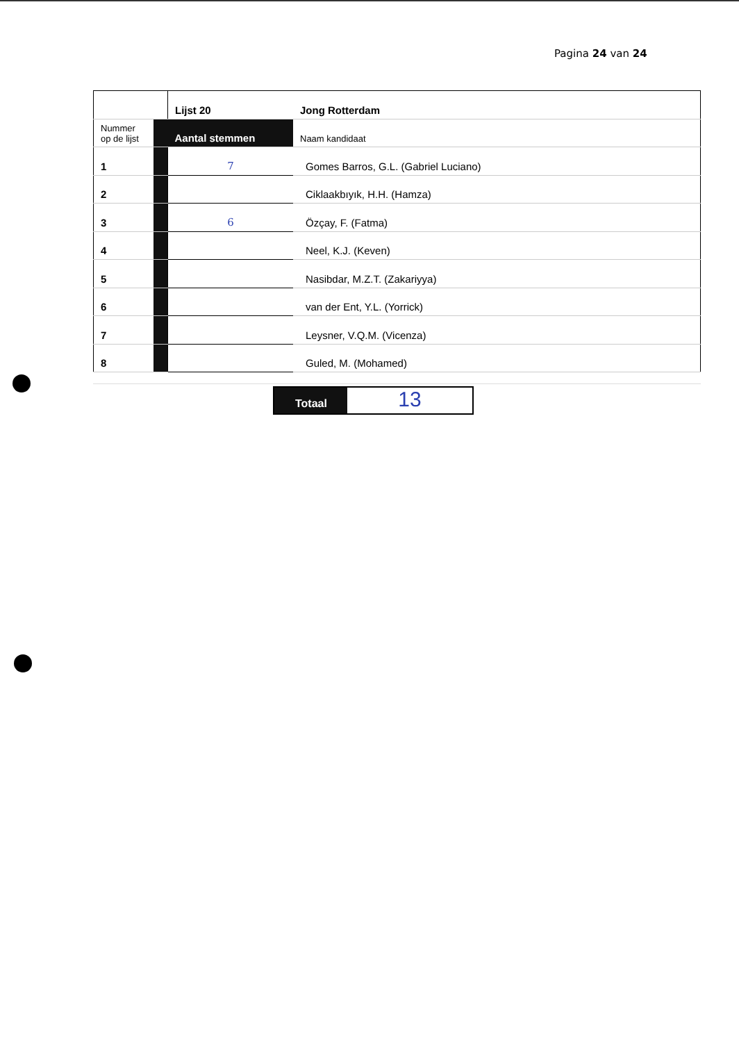Pagina 24 van 24
| | | Lijst 20 | Jong Rotterdam |
| Nummer op de lijst | | Aantal stemmen | Naam kandidaat |
| 1 | | 7 | Gomes Barros, G.L. (Gabriel Luciano) |
| 2 | | | Ciklaakbıyık, H.H. (Hamza) |
| 3 | | 6 | Özçay, F. (Fatma) |
| 4 | | | Neel, K.J. (Keven) |
| 5 | | | Nasibdar, M.Z.T. (Zakariyya) |
| 6 | | | van der Ent, Y.L. (Yorrick) |
| 7 | | | Leysner, V.Q.M. (Vicenza) |
| 8 | | | Guled, M. (Mohamed) |
Totaal
13